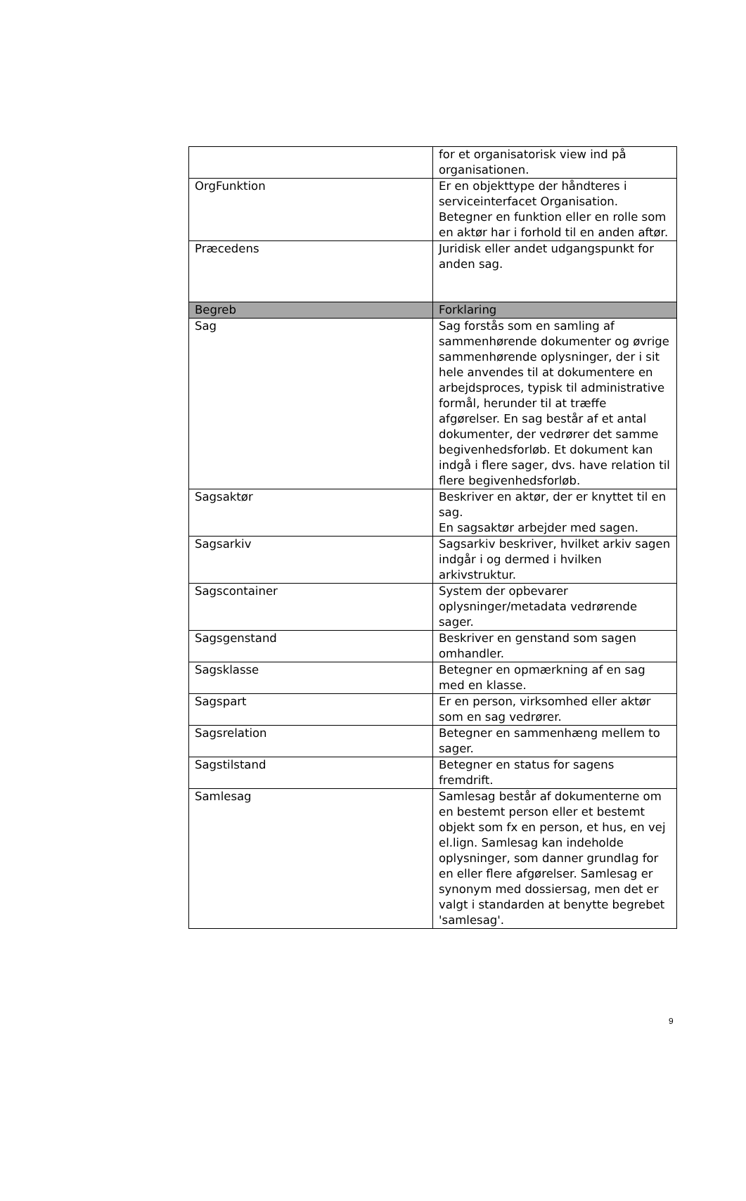| | for et organisatorisk view ind på organisationen. |
| OrgFunktion | Er en objekttype der håndteres i serviceinterfacet Organisation. Betegner en funktion eller en rolle som en aktør har i forhold til en anden aftør. |
| Præcedens | Juridisk eller andet udgangspunkt for anden sag. |
| Begreb | Forklaring |
| Sag | Sag forstås som en samling af sammenhørende dokumenter og øvrige sammenhørende oplysninger, der i sit hele anvendes til at dokumentere en arbejdsproces, typisk til administrative formål, herunder til at træffe afgørelser. En sag består af et antal dokumenter, der vedrører det samme begivenhedsforløb. Et dokument kan indgå i flere sager, dvs. have relation til flere begivenhedsforløb. |
| Sagsaktør | Beskriver en aktør, der er knyttet til en sag. En sagsaktør arbejder med sagen. |
| Sagsarkiv | Sagsarkiv beskriver, hvilket arkiv sagen indgår i og dermed i hvilken arkivstruktur. |
| Sagscontainer | System der opbevarer oplysninger/metadata vedrørende sager. |
| Sagsgenstand | Beskriver en genstand som sagen omhandler. |
| Sagsklasse | Betegner en opmærkning af en sag med en klasse. |
| Sagspart | Er en person, virksomhed eller aktør som en sag vedrører. |
| Sagsrelation | Betegner en sammenhæng mellem to sager. |
| Sagstilstand | Betegner en status for sagens fremdrift. |
| Samlesag | Samlesag består af dokumenterne om en bestemt person eller et bestemt objekt som fx en person, et hus, en vej el.lign. Samlesag kan indeholde oplysninger, som danner grundlag for en eller flere afgørelser. Samlesag er synonym med dossiersag, men det er valgt i standarden at benytte begrebet 'samlesag'. |
9